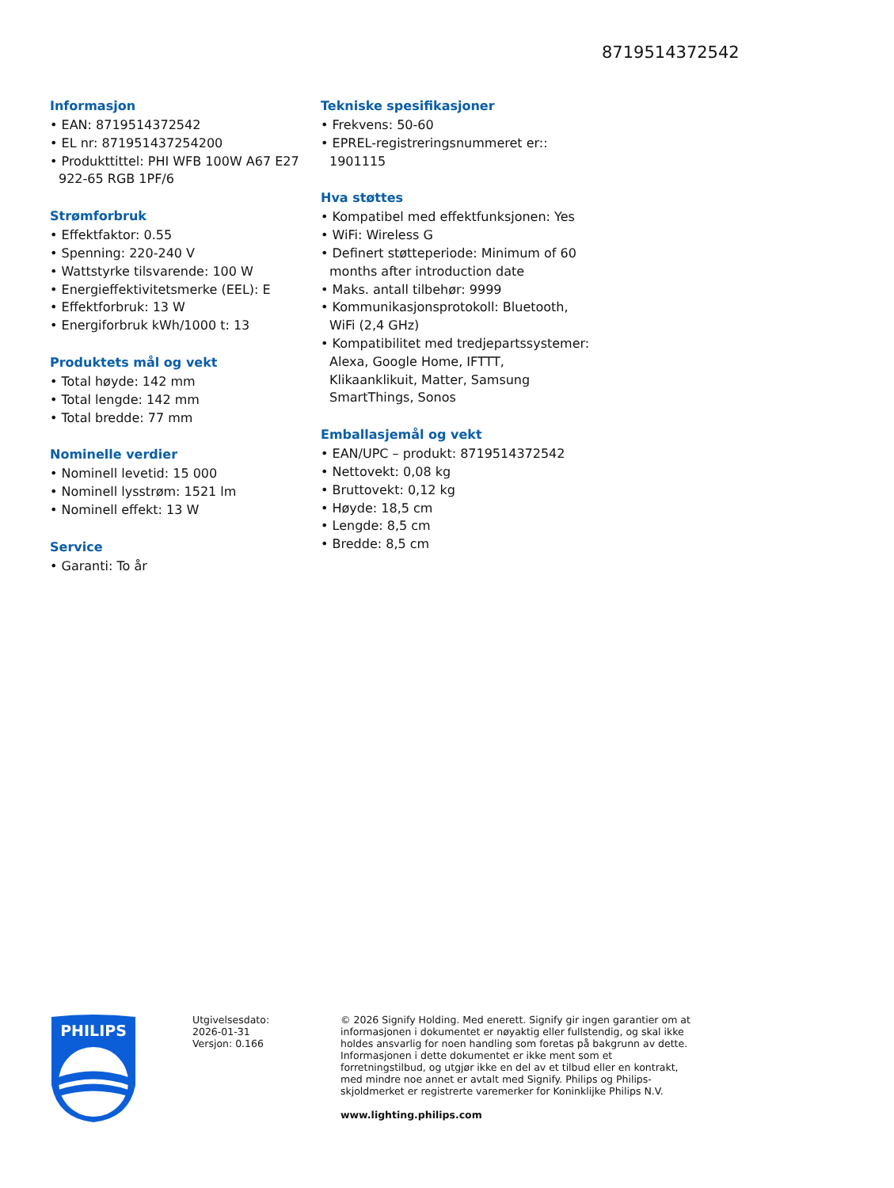8719514372542
Informasjon
• EAN: 8719514372542
• EL nr: 871951437254200
• Produkttittel: PHI WFB 100W A67 E27 922-65 RGB 1PF/6
Strømforbruk
• Effektfaktor: 0.55
• Spenning: 220-240 V
• Wattstyrke tilsvarende: 100 W
• Energieffektivitetsmerke (EEL): E
• Effektforbruk: 13 W
• Energiforbruk kWh/1000 t: 13
Produktets mål og vekt
• Total høyde: 142 mm
• Total lengde: 142 mm
• Total bredde: 77 mm
Nominelle verdier
• Nominell levetid: 15 000
• Nominell lysstrøm: 1521 lm
• Nominell effekt: 13 W
Service
• Garanti: To år
Tekniske spesifikasjoner
• Frekvens: 50-60
• EPREL-registreringsnummeret er:: 1901115
Hva støttes
• Kompatibel med effektfunksjonen: Yes
• WiFi: Wireless G
• Definert støtteperiode: Minimum of 60 months after introduction date
• Maks. antall tilbehør: 9999
• Kommunikasjonsprotokoll: Bluetooth, WiFi (2,4 GHz)
• Kompatibilitet med tredjepartssystemer: Alexa, Google Home, IFTTT, Klikaanklikuit, Matter, Samsung SmartThings, Sonos
Emballasjemål og vekt
• EAN/UPC – produkt: 8719514372542
• Nettovekt: 0,08 kg
• Bruttovekt: 0,12 kg
• Høyde: 18,5 cm
• Lengde: 8,5 cm
• Bredde: 8,5 cm
PHILIPS
Utgivelsesdato:
2026-01-31
Versjon: 0.166
© 2026 Signify Holding. Med enerett. Signify gir ingen garantier om at informasjonen i dokumentet er nøyaktig eller fullstendig, og skal ikke holdes ansvarlig for noen handling som foretas på bakgrunn av dette. Informasjonen i dette dokumentet er ikke ment som et forretningstilbud, og utgjør ikke en del av et tilbud eller en kontrakt, med mindre noe annet er avtalt med Signify. Philips og Philips-skjoldmerket er registrerte varemerker for Koninklijke Philips N.V.
www.lighting.philips.com